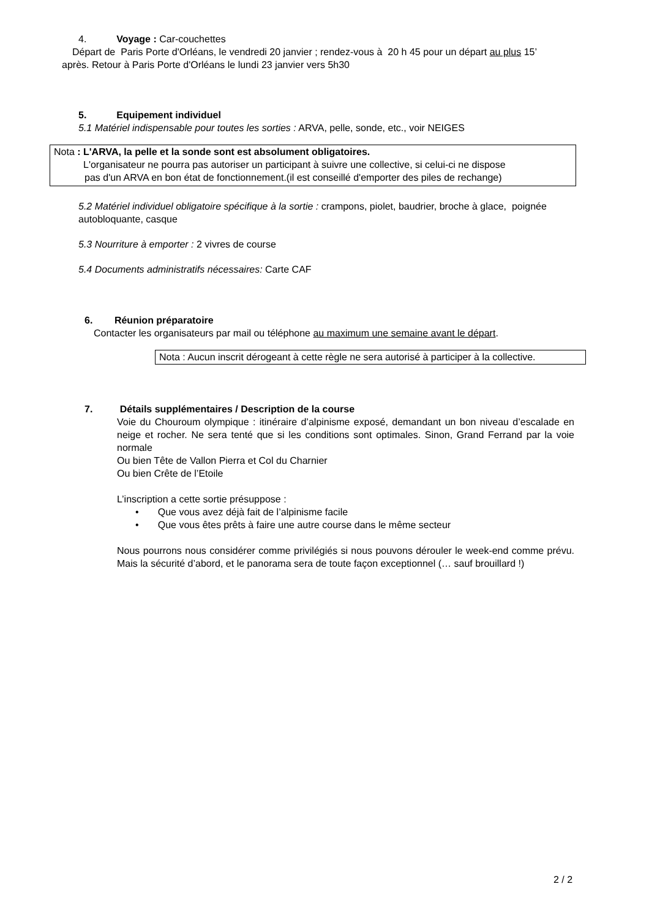4. Voyage : Car-couchettes
Départ de Paris Porte d'Orléans, le vendredi 20 janvier ; rendez-vous à 20 h 45 pour un départ au plus 15’
après. Retour à Paris Porte d'Orléans le lundi 23 janvier vers 5h30
5. Equipement individuel
5.1 Matériel indispensable pour toutes les sorties : ARVA, pelle, sonde, etc., voir NEIGES
Nota : L'ARVA, la pelle et la sonde sont est absolument obligatoires.
L'organisateur ne pourra pas autoriser un participant à suivre une collective, si celui-ci ne dispose
pas d'un ARVA en bon état de fonctionnement.(il est conseillé d'emporter des piles de rechange)
5.2 Matériel individuel obligatoire spécifique à la sortie : crampons, piolet, baudrier, broche à glace, poignée autobloquante, casque
5.3 Nourriture à emporter : 2 vivres de course
5.4 Documents administratifs nécessaires: Carte CAF
6. Réunion préparatoire
Contacter les organisateurs par mail ou téléphone au maximum une semaine avant le départ.
Nota : Aucun inscrit dérogeant à cette règle ne sera autorisé à participer à la collective.
7. Détails supplémentaires / Description de la course
Voie du Chouroum olympique : itinéraire d’alpinisme exposé, demandant un bon niveau d’escalade en neige et rocher. Ne sera tenté que si les conditions sont optimales. Sinon, Grand Ferrand par la voie normale
Ou bien Tête de Vallon Pierra et Col du Charnier
Ou bien Crête de l’Etoile
L’inscription a cette sortie présuppose :
• Que vous avez déjà fait de l’alpinisme facile
• Que vous êtes prêts à faire une autre course dans le même secteur
Nous pourrons nous considérer comme privilégiés si nous pouvons dérouler le week-end comme prévu. Mais la sécurité d’abord, et le panorama sera de toute façon exceptionnel (… sauf brouillard !)
2 / 2